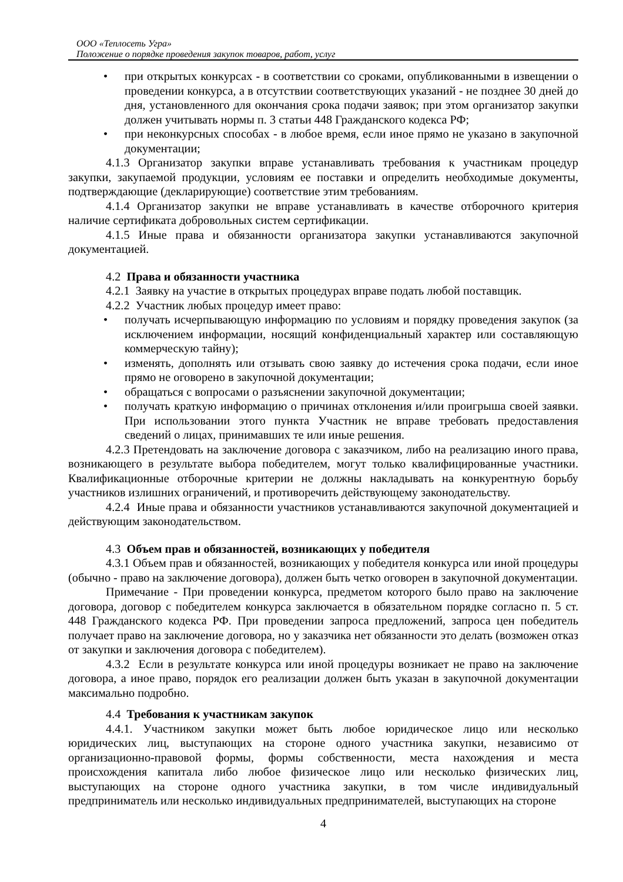ООО «Теплосеть Угра»
Положение о порядке проведения закупок товаров, работ, услуг
• при открытых конкурсах - в соответствии со сроками, опубликованными в извещении о проведении конкурса, а в отсутствии соответствующих указаний - не позднее 30 дней до дня, установленного для окончания срока подачи заявок; при этом организатор закупки должен учитывать нормы п. 3 статьи 448 Гражданского кодекса РФ;
• при неконкурсных способах - в любое время, если иное прямо не указано в закупочной документации;
4.1.3 Организатор закупки вправе устанавливать требования к участникам процедур закупки, закупаемой продукции, условиям ее поставки и определить необходимые документы, подтверждающие (декларирующие) соответствие этим требованиям.
4.1.4 Организатор закупки не вправе устанавливать в качестве отборочного критерия наличие сертификата добровольных систем сертификации.
4.1.5 Иные права и обязанности организатора закупки устанавливаются закупочной документацией.
4.2 Права и обязанности участника
4.2.1 Заявку на участие в открытых процедурах вправе подать любой поставщик.
4.2.2 Участник любых процедур имеет право:
• получать исчерпывающую информацию по условиям и порядку проведения закупок (за исключением информации, носящий конфиденциальный характер или составляющую коммерческую тайну);
• изменять, дополнять или отзывать свою заявку до истечения срока подачи, если иное прямо не оговорено в закупочной документации;
• обращаться с вопросами о разъяснении закупочной документации;
• получать краткую информацию о причинах отклонения и/или проигрыша своей заявки. При использовании этого пункта Участник не вправе требовать предоставления сведений о лицах, принимавших те или иные решения.
4.2.3 Претендовать на заключение договора с заказчиком, либо на реализацию иного права, возникающего в результате выбора победителем, могут только квалифицированные участники. Квалификационные отборочные критерии не должны накладывать на конкурентную борьбу участников излишних ограничений, и противоречить действующему законодательству.
4.2.4 Иные права и обязанности участников устанавливаются закупочной документацией и действующим законодательством.
4.3 Объем прав и обязанностей, возникающих у победителя
4.3.1 Объем прав и обязанностей, возникающих у победителя конкурса или иной процедуры (обычно - право на заключение договора), должен быть четко оговорен в закупочной документации.
Примечание - При проведении конкурса, предметом которого было право на заключение договора, договор с победителем конкурса заключается в обязательном порядке согласно п. 5 ст. 448 Гражданского кодекса РФ. При проведении запроса предложений, запроса цен победитель получает право на заключение договора, но у заказчика нет обязанности это делать (возможен отказ от закупки и заключения договора с победителем).
4.3.2 Если в результате конкурса или иной процедуры возникает не право на заключение договора, а иное право, порядок его реализации должен быть указан в закупочной документации максимально подробно.
4.4 Требования к участникам закупок
4.4.1. Участником закупки может быть любое юридическое лицо или несколько юридических лиц, выступающих на стороне одного участника закупки, независимо от организационно-правовой формы, формы собственности, места нахождения и места происхождения капитала либо любое физическое лицо или несколько физических лиц, выступающих на стороне одного участника закупки, в том числе индивидуальный предприниматель или несколько индивидуальных предпринимателей, выступающих на стороне
4